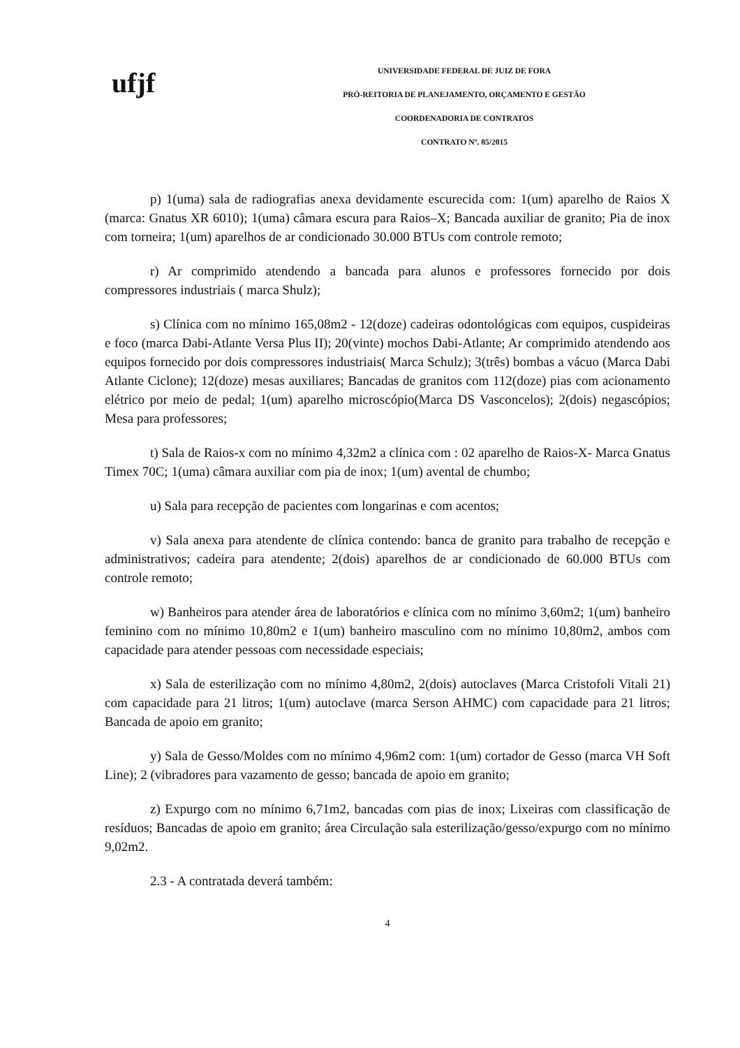ufjf
UNIVERSIDADE FEDERAL DE JUIZ DE FORA
PRÓ-REITORIA DE PLANEJAMENTO, ORÇAMENTO E GESTÃO
COORDENADORIA DE CONTRATOS
CONTRATO Nº. 85/2015
p) 1(uma) sala de radiografias anexa devidamente escurecida com: 1(um) aparelho de Raios X (marca: Gnatus XR 6010); 1(uma) câmara escura para Raios–X; Bancada auxiliar de granito; Pia de inox com torneira; 1(um) aparelhos de ar condicionado 30.000 BTUs com controle remoto;
r) Ar comprimido atendendo a bancada para alunos e professores fornecido por dois compressores industriais ( marca Shulz);
s) Clínica com no mínimo 165,08m2 - 12(doze) cadeiras odontológicas com equipos, cuspideiras e foco (marca Dabi-Atlante Versa Plus II); 20(vinte) mochos Dabi-Atlante; Ar comprimido atendendo aos equipos fornecido por dois compressores industriais( Marca Schulz); 3(três) bombas a vácuo (Marca Dabi Atlante Ciclone); 12(doze) mesas auxiliares; Bancadas de granitos com 112(doze) pias com acionamento elétrico por meio de pedal; 1(um) aparelho microscópio(Marca DS Vasconcelos); 2(dois) negascópios; Mesa para professores;
t) Sala de Raios-x com no mínimo 4,32m2 a clínica com : 02 aparelho de Raios-X- Marca Gnatus Timex 70C; 1(uma) câmara auxiliar com pia de inox; 1(um) avental de chumbo;
u) Sala para recepção de pacientes com longarinas e com acentos;
v) Sala anexa para atendente de clínica contendo: banca de granito para trabalho de recepção e administrativos; cadeira para atendente; 2(dois) aparelhos de ar condicionado de 60.000 BTUs com controle remoto;
w) Banheiros para atender área de laboratórios e clínica com no mínimo 3,60m2; 1(um) banheiro feminino com no mínimo 10,80m2 e 1(um) banheiro masculino com no mínimo 10,80m2, ambos com capacidade para atender pessoas com necessidade especiais;
x) Sala de esterilização com no mínimo 4,80m2, 2(dois) autoclaves (Marca Cristofoli Vitali 21) com capacidade para 21 litros; 1(um) autoclave (marca Serson AHMC) com capacidade para 21 litros; Bancada de apoio em granito;
y) Sala de Gesso/Moldes com no mínimo 4,96m2 com: 1(um) cortador de Gesso (marca VH Soft Line); 2 (vibradores para vazamento de gesso; bancada de apoio em granito;
z) Expurgo com no mínimo 6,71m2, bancadas com pias de inox; Lixeiras com classificação de resíduos; Bancadas de apoio em granito; área Circulação sala esterilização/gesso/expurgo com no mínimo 9,02m2.
2.3 - A contratada deverá também:
4